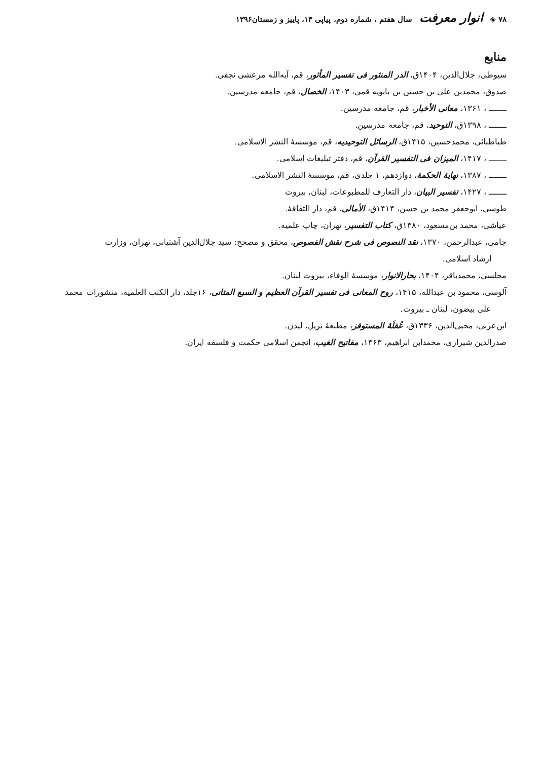۷۸ ◈ انوار معرفت سال هفتم ، شماره دوم، پیاپی ۱۳، پاییز و زمستان۱۳۹۶
منابع
سیوطی، جلال‌الدین، ۱۴۰۴ق، الدر المنثور فی تفسیر المأثور، قم، آیه‌الله مرعشی نجفی.
صدوق، محمدبن علی بن حسین بن بابویه قمی، ۱۴۰۳، الخصال، قم، جامعه مدرسین.
ـــــــ ، ۱۳۶۱، معانی الأخبار، قم، جامعه مدرسین.
ـــــــ ، ۱۳۹۸ق، التوحید، قم، جامعه مدرسین.
طباطبائی، محمدحسین، ۱۴۱۵ق، الرسائل التوحیدیه، قم، مؤسسهٔ النشر الاسلامی.
ـــــــ ، ۱۴۱۷، المیزان فی التفسیر القرآن، قم، دفتر تبلیغات اسلامی.
ـــــــ ، ۱۳۸۷، نهایهٔ الحکمهٔ، دوازدهم، ۱ جلدی، قم، موسسهٔ النشر الاسلامی.
ـــــــ ، ۱۴۲۷، تفسیر البیان، دار التعارف للمطبوعات، لبنان، بیروت
طوسی، ابوجعفر محمد بن حسن، ۱۴۱۴ق، الأمالی، قم، دار الثقافهٔ.
عیاشی، محمد بن‌مسعود، ۱۳۸۰ق، کتاب التفسیر، تهران، چاپ علمیه.
جامی، عبدالرحمن، ۱۳۷۰، نقد النصوص فی شرح نقش الفصوص، محقق و مصحح: سید جلال‌الدین آشتیانی، تهران، وزارت
ارشاد اسلامی.
مجلسی، محمدباقر، ۱۴۰۴، بحارالانوار، مؤسسهٔ الوفاء، بیروت لبنان.
آلوسی، محمود بن عبدالله، ۱۴۱۵، روح المعانی فی تفسیر القرآن العظیم و السبع المثانی، ۱۶جلد، دار الکتب العلمیه، منشورات محمد
علی بیضون، لبنان ـ بیروت.
ابن‌عربی، محیی‌الدین، ۱۳۳۶ق، عُقلَهٔ المستوفز، مطبعهٔ بریل، لیدن.
صدرالدین شیرازی، محمدابن ابراهیم، ۱۳۶۳، مفاتیح الغیب، انجمن اسلامی حکمت و فلسفه ایران.